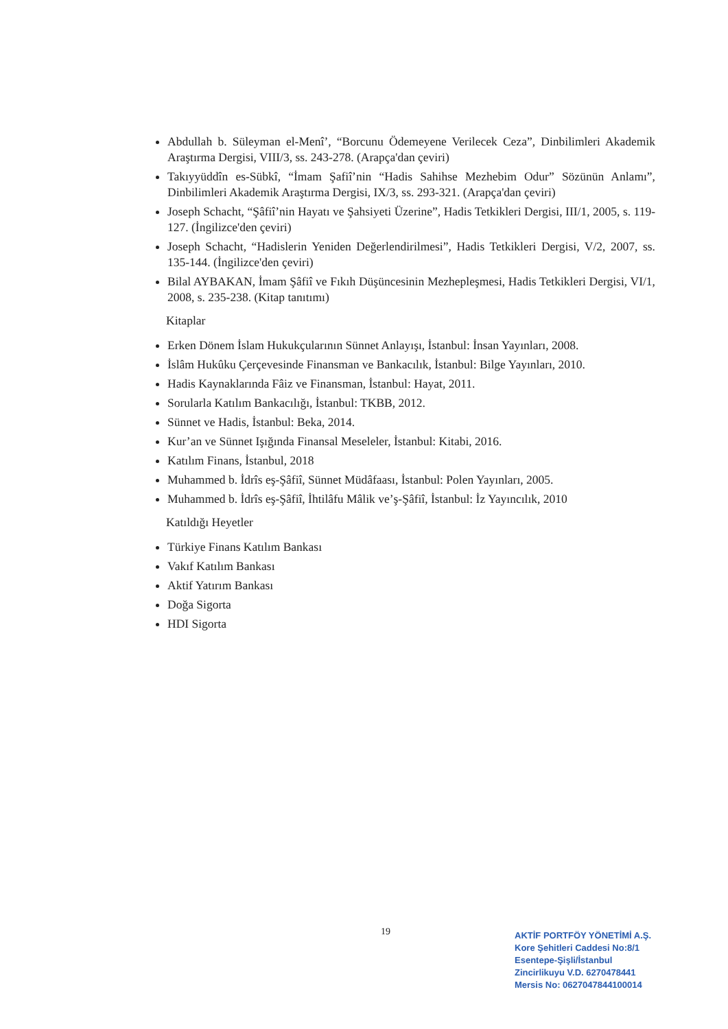Abdullah b. Süleyman el-Menî’, “Borcunu Ödemeyene Verilecek Ceza”, Dinbilimleri Akademik Araştırma Dergisi, VIII/3, ss. 243-278. (Arapça'dan çeviri)
Takıyyüddîn es-Sübkî, “İmam Şafiî’nin “Hadis Sahihse Mezhebim Odur” Sözünün Anlamı”, Dinbilimleri Akademik Araştırma Dergisi, IX/3, ss. 293-321. (Arapça'dan çeviri)
Joseph Schacht, “Şâfiî’nin Hayatı ve Şahsiyeti Üzerine”, Hadis Tetkikleri Dergisi, III/1, 2005, s. 119-127. (İngilizce'den çeviri)
Joseph Schacht, “Hadislerin Yeniden Değerlendirilmesi”, Hadis Tetkikleri Dergisi, V/2, 2007, ss. 135-144. (İngilizce'den çeviri)
Bilal AYBAKAN, İmam Şâfiî ve Fıkıh Düşüncesinin Mezhepleşmesi, Hadis Tetkikleri Dergisi, VI/1, 2008, s. 235-238. (Kitap tanıtımı)
Kitaplar
Erken Dönem İslam Hukukçularının Sünnet Anlayışı, İstanbul: İnsan Yayınları, 2008.
İslâm Hukûku Çerçevesinde Finansman ve Bankacılık, İstanbul: Bilge Yayınları, 2010.
Hadis Kaynaklarında Fâiz ve Finansman, İstanbul: Hayat, 2011.
Sorularla Katılım Bankacılığı, İstanbul: TKBB, 2012.
Sünnet ve Hadis, İstanbul: Beka, 2014.
Kur’an ve Sünnet Işığında Finansal Meseleler, İstanbul: Kitabi, 2016.
Katılım Finans, İstanbul, 2018
Muhammed b. İdrîs eş-Şâfiî, Sünnet Müdâfaası, İstanbul: Polen Yayınları, 2005.
Muhammed b. İdrîs eş-Şâfiî, İhtilâfu Mâlik ve’ş-Şâfiî, İstanbul: İz Yayıncılık, 2010
Katıldığı Heyetler
Türkiye Finans Katılım Bankası
Vakıf Katılım Bankası
Aktif Yatırım Bankası
Doğa Sigorta
HDI Sigorta
19
AKTİF PORTFÖY YÖNETİMİ A.Ş.
Kore Şehitleri Caddesi No:8/1
Esentepe-Şişli/İstanbul
Zincirlikuyu V.D. 6270478441
Mersis No: 0627047844100014